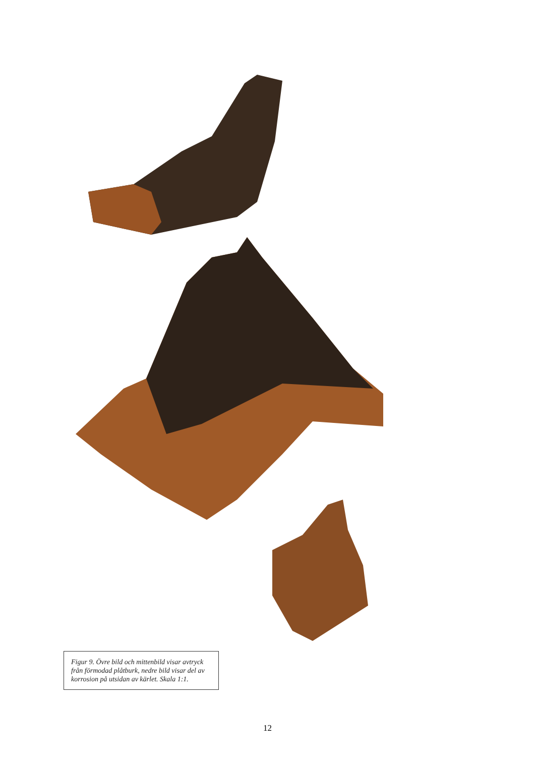Figur 9. Övre bild och mittenbild visar avtryck från förmodad plåtburk, nedre bild visar del av korrosion på utsidan av kärlet. Skala 1:1.
12